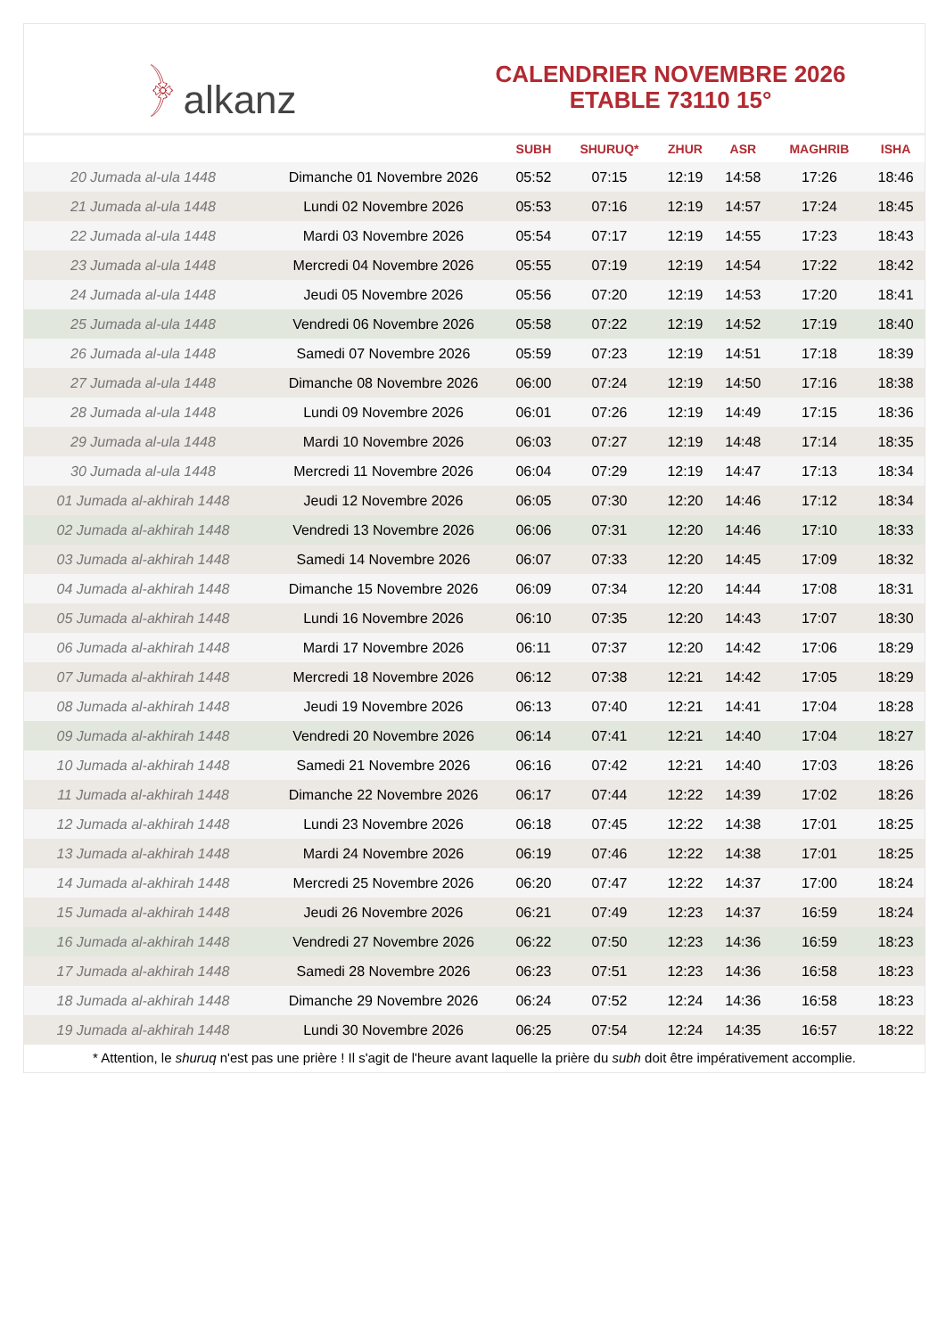﴿ alkanz
CALENDRIER NOVEMBRE 2026
ETABLE 73110 15°
| | | SUBH | SHURUQ* | ZHUR | ASR | MAGHRIB | ISHA |
| --- | --- | --- | --- | --- | --- | --- | --- |
| 20 Jumada al-ula 1448 | Dimanche 01 Novembre 2026 | 05:52 | 07:15 | 12:19 | 14:58 | 17:26 | 18:46 |
| 21 Jumada al-ula 1448 | Lundi 02 Novembre 2026 | 05:53 | 07:16 | 12:19 | 14:57 | 17:24 | 18:45 |
| 22 Jumada al-ula 1448 | Mardi 03 Novembre 2026 | 05:54 | 07:17 | 12:19 | 14:55 | 17:23 | 18:43 |
| 23 Jumada al-ula 1448 | Mercredi 04 Novembre 2026 | 05:55 | 07:19 | 12:19 | 14:54 | 17:22 | 18:42 |
| 24 Jumada al-ula 1448 | Jeudi 05 Novembre 2026 | 05:56 | 07:20 | 12:19 | 14:53 | 17:20 | 18:41 |
| 25 Jumada al-ula 1448 | Vendredi 06 Novembre 2026 | 05:58 | 07:22 | 12:19 | 14:52 | 17:19 | 18:40 |
| 26 Jumada al-ula 1448 | Samedi 07 Novembre 2026 | 05:59 | 07:23 | 12:19 | 14:51 | 17:18 | 18:39 |
| 27 Jumada al-ula 1448 | Dimanche 08 Novembre 2026 | 06:00 | 07:24 | 12:19 | 14:50 | 17:16 | 18:38 |
| 28 Jumada al-ula 1448 | Lundi 09 Novembre 2026 | 06:01 | 07:26 | 12:19 | 14:49 | 17:15 | 18:36 |
| 29 Jumada al-ula 1448 | Mardi 10 Novembre 2026 | 06:03 | 07:27 | 12:19 | 14:48 | 17:14 | 18:35 |
| 30 Jumada al-ula 1448 | Mercredi 11 Novembre 2026 | 06:04 | 07:29 | 12:19 | 14:47 | 17:13 | 18:34 |
| 01 Jumada al-akhirah 1448 | Jeudi 12 Novembre 2026 | 06:05 | 07:30 | 12:20 | 14:46 | 17:12 | 18:34 |
| 02 Jumada al-akhirah 1448 | Vendredi 13 Novembre 2026 | 06:06 | 07:31 | 12:20 | 14:46 | 17:10 | 18:33 |
| 03 Jumada al-akhirah 1448 | Samedi 14 Novembre 2026 | 06:07 | 07:33 | 12:20 | 14:45 | 17:09 | 18:32 |
| 04 Jumada al-akhirah 1448 | Dimanche 15 Novembre 2026 | 06:09 | 07:34 | 12:20 | 14:44 | 17:08 | 18:31 |
| 05 Jumada al-akhirah 1448 | Lundi 16 Novembre 2026 | 06:10 | 07:35 | 12:20 | 14:43 | 17:07 | 18:30 |
| 06 Jumada al-akhirah 1448 | Mardi 17 Novembre 2026 | 06:11 | 07:37 | 12:20 | 14:42 | 17:06 | 18:29 |
| 07 Jumada al-akhirah 1448 | Mercredi 18 Novembre 2026 | 06:12 | 07:38 | 12:21 | 14:42 | 17:05 | 18:29 |
| 08 Jumada al-akhirah 1448 | Jeudi 19 Novembre 2026 | 06:13 | 07:40 | 12:21 | 14:41 | 17:04 | 18:28 |
| 09 Jumada al-akhirah 1448 | Vendredi 20 Novembre 2026 | 06:14 | 07:41 | 12:21 | 14:40 | 17:04 | 18:27 |
| 10 Jumada al-akhirah 1448 | Samedi 21 Novembre 2026 | 06:16 | 07:42 | 12:21 | 14:40 | 17:03 | 18:26 |
| 11 Jumada al-akhirah 1448 | Dimanche 22 Novembre 2026 | 06:17 | 07:44 | 12:22 | 14:39 | 17:02 | 18:26 |
| 12 Jumada al-akhirah 1448 | Lundi 23 Novembre 2026 | 06:18 | 07:45 | 12:22 | 14:38 | 17:01 | 18:25 |
| 13 Jumada al-akhirah 1448 | Mardi 24 Novembre 2026 | 06:19 | 07:46 | 12:22 | 14:38 | 17:01 | 18:25 |
| 14 Jumada al-akhirah 1448 | Mercredi 25 Novembre 2026 | 06:20 | 07:47 | 12:22 | 14:37 | 17:00 | 18:24 |
| 15 Jumada al-akhirah 1448 | Jeudi 26 Novembre 2026 | 06:21 | 07:49 | 12:23 | 14:37 | 16:59 | 18:24 |
| 16 Jumada al-akhirah 1448 | Vendredi 27 Novembre 2026 | 06:22 | 07:50 | 12:23 | 14:36 | 16:59 | 18:23 |
| 17 Jumada al-akhirah 1448 | Samedi 28 Novembre 2026 | 06:23 | 07:51 | 12:23 | 14:36 | 16:58 | 18:23 |
| 18 Jumada al-akhirah 1448 | Dimanche 29 Novembre 2026 | 06:24 | 07:52 | 12:24 | 14:36 | 16:58 | 18:23 |
| 19 Jumada al-akhirah 1448 | Lundi 30 Novembre 2026 | 06:25 | 07:54 | 12:24 | 14:35 | 16:57 | 18:22 |
* Attention, le shuruq n'est pas une prière ! Il s'agit de l'heure avant laquelle la prière du subh doit être impérativement accomplie.